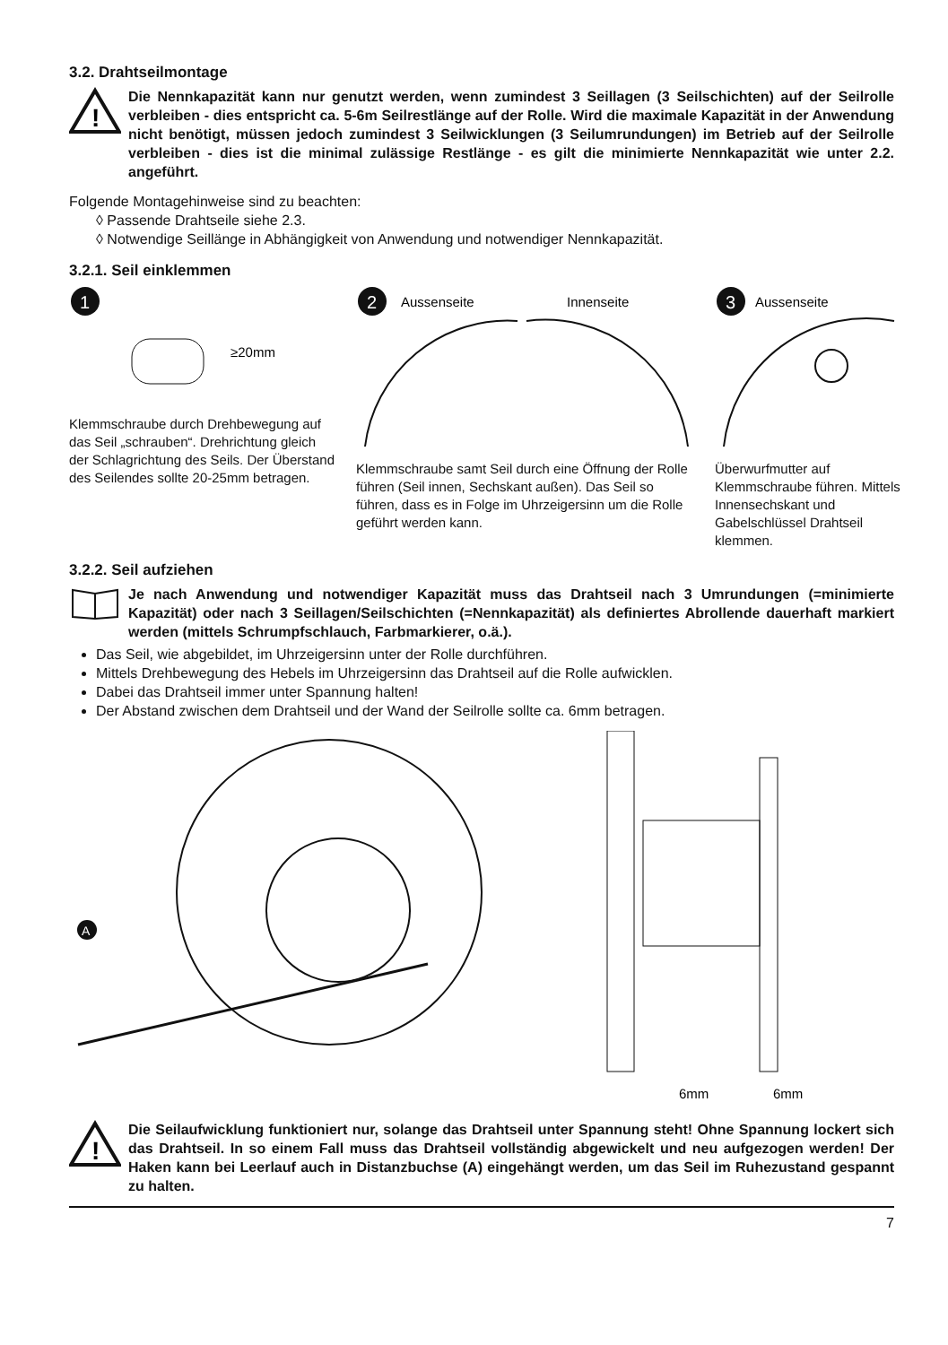3.2. Drahtseilmontage
!
Die Nennkapazität kann nur genutzt werden, wenn zumindest 3 Seillagen (3 Seilschichten) auf der Seilrolle verbleiben - dies entspricht ca. 5-6m Seilrestlänge auf der Rolle. Wird die maximale Kapazität in der Anwendung nicht benötigt, müssen jedoch zumindest 3 Seilwicklungen (3 Seilumrundungen) im Betrieb auf der Seilrolle verbleiben - dies ist die minimal zulässige Restlänge - es gilt die minimierte Nennkapazität wie unter 2.2. angeführt.
Folgende Montagehinweise sind zu beachten:
◊ Passende Drahtseile siehe 2.3.
◊ Notwendige Seillänge in Abhängigkeit von Anwendung und notwendiger Nennkapazität.
3.2.1. Seil einklemmen
1
≥20mm
Klemmschraube durch Drehbewegung auf das Seil „schrauben“. Drehrichtung gleich der Schlagrichtung des Seils. Der Überstand des Seilendes sollte 20-25mm betragen.
2
Aussenseite
Innenseite
Klemmschraube samt Seil durch eine Öffnung der Rolle führen (Seil innen, Sechskant außen). Das Seil so führen, dass es in Folge im Uhrzeigersinn um die Rolle geführt werden kann.
3
Aussenseite
Überwurfmutter auf Klemmschraube führen. Mittels Innensechskant und Gabelschlüssel Drahtseil klemmen.
3.2.2. Seil aufziehen
Je nach Anwendung und notwendiger Kapazität muss das Drahtseil nach 3 Umrundungen (=minimierte Kapazität) oder nach 3 Seillagen/Seilschichten (=Nennkapazität) als definiertes Abrollende dauerhaft markiert werden (mittels Schrumpfschlauch, Farbmarkierer, o.ä.).
Das Seil, wie abgebildet, im Uhrzeigersinn unter der Rolle durchführen.
Mittels Drehbewegung des Hebels im Uhrzeigersinn das Drahtseil auf die Rolle aufwicklen.
Dabei das Drahtseil immer unter Spannung halten!
Der Abstand zwischen dem Drahtseil und der Wand der Seilrolle sollte ca. 6mm betragen.
A
6mm
6mm
!
Die Seilaufwicklung funktioniert nur, solange das Drahtseil unter Spannung steht! Ohne Spannung lockert sich das Drahtseil. In so einem Fall muss das Drahtseil vollständig abgewickelt und neu aufgezogen werden! Der Haken kann bei Leerlauf auch in Distanzbuchse (A) eingehängt werden, um das Seil im Ruhezustand gespannt zu halten.
7